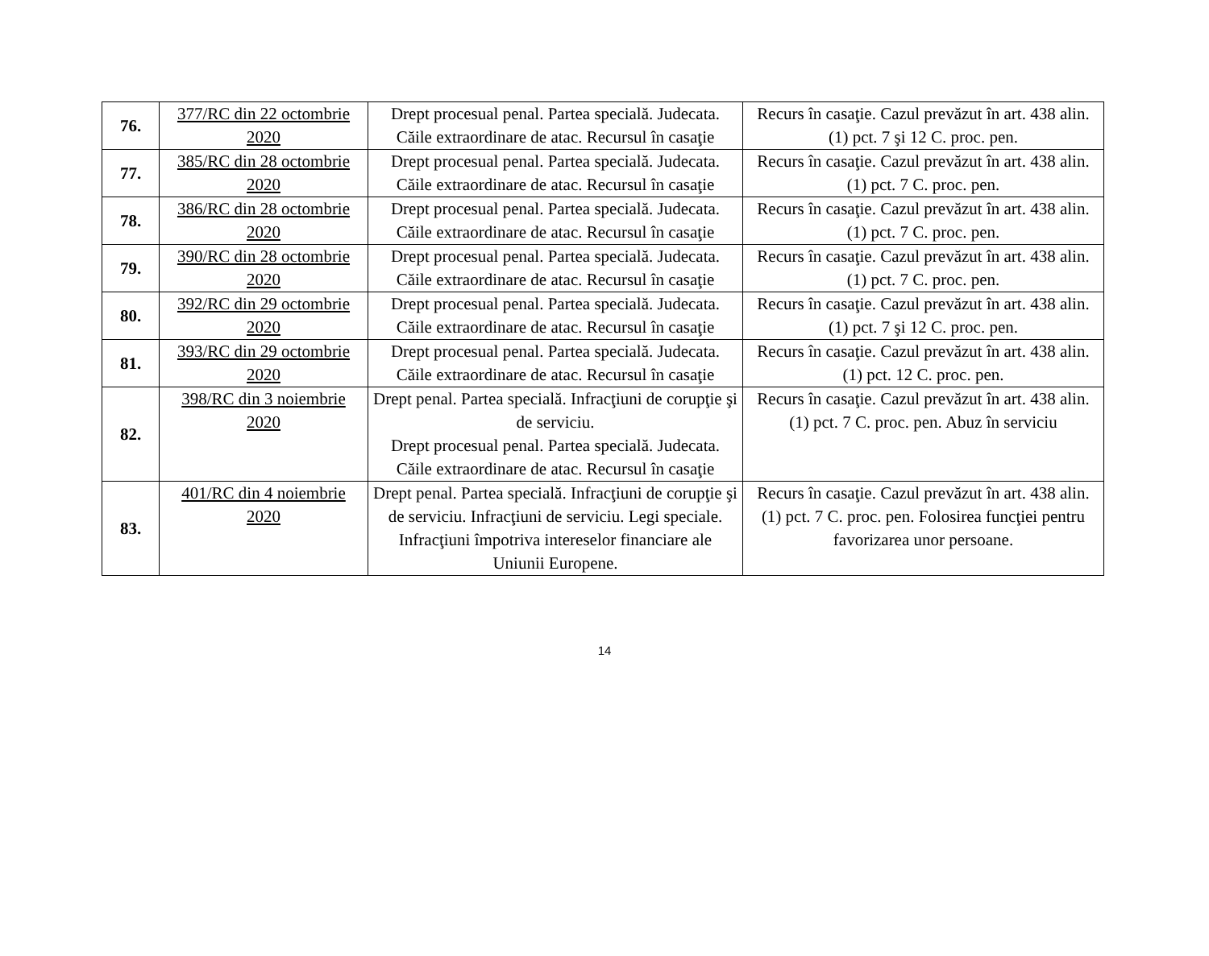| 76. | 377/RC din 22 octombrie 2020 | Drept procesual penal. Partea specială. Judecata. Căile extraordinare de atac. Recursul în casaţie | Recurs în casaţie. Cazul prevăzut în art. 438 alin. (1) pct. 7 şi 12 C. proc. pen. |
| 77. | 385/RC din 28 octombrie 2020 | Drept procesual penal. Partea specială. Judecata. Căile extraordinare de atac. Recursul în casaţie | Recurs în casaţie. Cazul prevăzut în art. 438 alin. (1) pct. 7 C. proc. pen. |
| 78. | 386/RC din 28 octombrie 2020 | Drept procesual penal. Partea specială. Judecata. Căile extraordinare de atac. Recursul în casaţie | Recurs în casaţie. Cazul prevăzut în art. 438 alin. (1) pct. 7 C. proc. pen. |
| 79. | 390/RC din 28 octombrie 2020 | Drept procesual penal. Partea specială. Judecata. Căile extraordinare de atac. Recursul în casaţie | Recurs în casaţie. Cazul prevăzut în art. 438 alin. (1) pct. 7 C. proc. pen. |
| 80. | 392/RC din 29 octombrie 2020 | Drept procesual penal. Partea specială. Judecata. Căile extraordinare de atac. Recursul în casaţie | Recurs în casaţie. Cazul prevăzut în art. 438 alin. (1) pct. 7 şi 12 C. proc. pen. |
| 81. | 393/RC din 29 octombrie 2020 | Drept procesual penal. Partea specială. Judecata. Căile extraordinare de atac. Recursul în casaţie | Recurs în casaţie. Cazul prevăzut în art. 438 alin. (1) pct. 12 C. proc. pen. |
| 82. | 398/RC din 3 noiembrie 2020 | Drept penal. Partea specială. Infracţiuni de corupţie şi de serviciu. Drept procesual penal. Partea specială. Judecata. Căile extraordinare de atac. Recursul în casaţie | Recurs în casaţie. Cazul prevăzut în art. 438 alin. (1) pct. 7 C. proc. pen. Abuz în serviciu |
| 83. | 401/RC din 4 noiembrie 2020 | Drept penal. Partea specială. Infracţiuni de corupţie şi de serviciu. Infracţiuni de serviciu. Legi speciale. Infracţiuni împotriva intereselor financiare ale Uniunii Europene. | Recurs în casaţie. Cazul prevăzut în art. 438 alin. (1) pct. 7 C. proc. pen. Folosirea funcţiei pentru favorizarea unor persoane. |
14